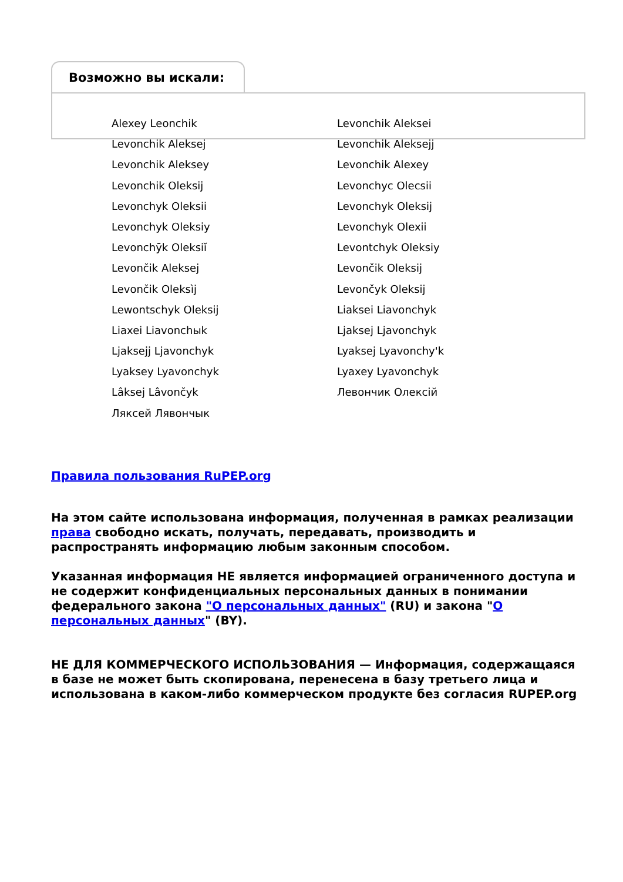Возможно вы искали:
Alexey Leonchik
Levonchik Aleksei
Levonchik Aleksej
Levonchik Aleksejj
Levonchik Aleksey
Levonchik Alexey
Levonchik Oleksij
Levonchyc Olecsii
Levonchyk Oleksii
Levonchyk Oleksij
Levonchyk Oleksiy
Levonchyk Olexii
Levonchȳk Oleksiĭ
Levontchyk Oleksiy
Levončik Aleksej
Levončik Oleksij
Levončik Oleksìj
Levončyk Oleksij
Lewontschyk Oleksij
Liaksei Liavonchyk
Liaxei Liavonchыk
Ljaksej Ljavonchyk
Ljaksejj Ljavonchyk
Lyaksej Lyavonchy'k
Lyaksey Lyavonchyk
Lyaxey Lyavonchyk
Lâksej Lâvončyk
Левончик Олексій
Ляксей Лявончык
Правила пользования RuPEP.org
На этом сайте использована информация, полученная в рамках реализации права свободно искать, получать, передавать, производить и распространять информацию любым законным способом.
Указанная информация НЕ является информацией ограниченного доступа и не содержит конфиденциальных персональных данных в понимании федерального закона "О персональных данных" (RU) и закона "О персональных данных" (BY).
НЕ ДЛЯ КОММЕРЧЕСКОГО ИСПОЛЬЗОВАНИЯ — Информация, содержащаяся в базе не может быть скопирована, перенесена в базу третьего лица и использована в каком-либо коммерческом продукте без согласия RUPEP.org